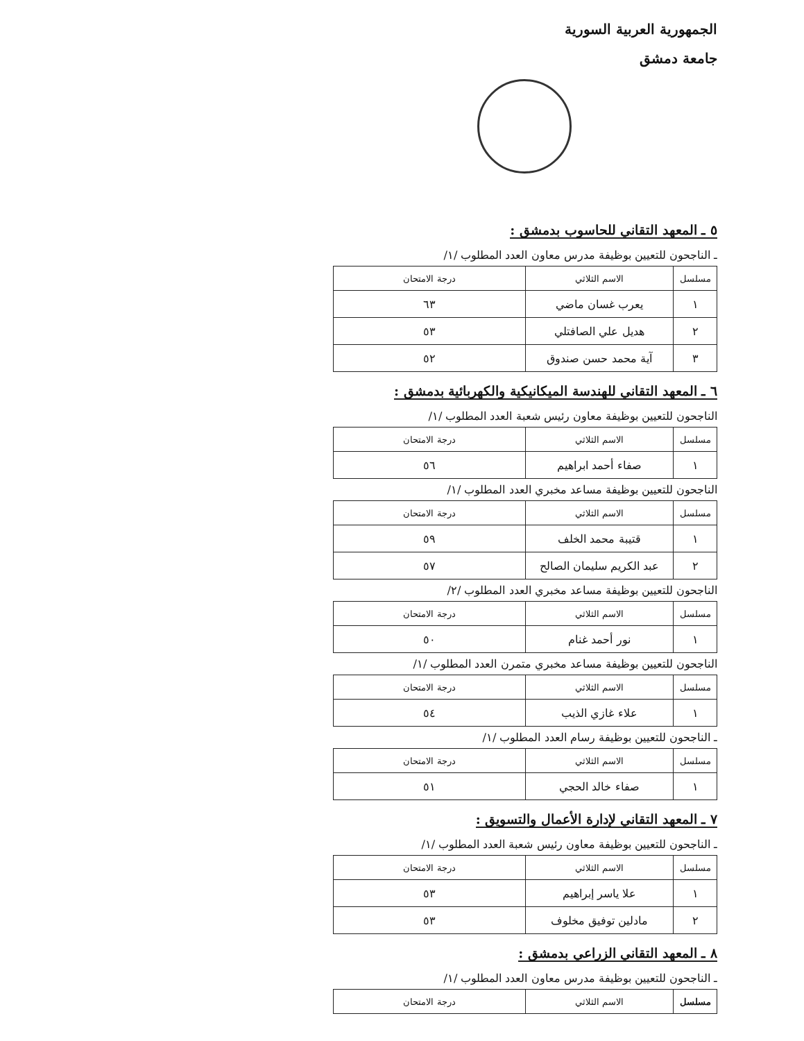الجمهورية العربية السورية
جامعة دمشق
٥ ـ المعهد التقاني للحاسوب بدمشق :
ـ الناجحون للتعيين بوظيفة مدرس معاون العدد المطلوب /١/
| مسلسل | الاسم الثلاثي | درجة الامتحان |
| --- | --- | --- |
| ١ | يعرب غسان ماضي | ٦٣ |
| ٢ | هديل علي الصافتلي | ٥٣ |
| ٣ | آية محمد حسن صندوق | ٥٢ |
٦ ـ المعهد التقاني للهندسة الميكانيكية والكهربائية بدمشق :
الناجحون للتعيين بوظيفة معاون رئيس شعبة العدد المطلوب /١/
| مسلسل | الاسم الثلاثي | درجة الامتحان |
| --- | --- | --- |
| ١ | صفاء أحمد ابراهيم | ٥٦ |
الناجحون للتعيين بوظيفة مساعد مخبري العدد المطلوب /١/
| مسلسل | الاسم الثلاثي | درجة الامتحان |
| --- | --- | --- |
| ١ | قتيبة محمد الخلف | ٥٩ |
| ٢ | عبد الكريم سليمان الصالح | ٥٧ |
الناجحون للتعيين بوظيفة مساعد مخبري العدد المطلوب /٢/
| مسلسل | الاسم الثلاثي | درجة الامتحان |
| --- | --- | --- |
| ١ | نور أحمد غنام | ٥٠ |
الناجحون للتعيين بوظيفة مساعد مخبري متمرن العدد المطلوب /١/
| مسلسل | الاسم الثلاثي | درجة الامتحان |
| --- | --- | --- |
| ١ | علاء غازي الذيب | ٥٤ |
ـ الناجحون للتعيين بوظيفة رسام العدد المطلوب /١/
| مسلسل | الاسم الثلاثي | درجة الامتحان |
| --- | --- | --- |
| ١ | صفاء خالد الحجي | ٥١ |
٧ ـ المعهد التقاني لإدارة الأعمال والتسويق :
ـ الناجحون للتعيين بوظيفة معاون رئيس شعبة العدد المطلوب /١/
| مسلسل | الاسم الثلاثي | درجة الامتحان |
| --- | --- | --- |
| ١ | علا ياسر إبراهيم | ٥٣ |
| ٢ | مادلين توفيق مخلوف | ٥٣ |
٨ ـ المعهد التقاني الزراعي بدمشق :
ـ الناجحون للتعيين بوظيفة مدرس معاون العدد المطلوب /١/
| مسلسل | الاسم الثلاثي | درجة الامتحان |
| --- | --- | --- |